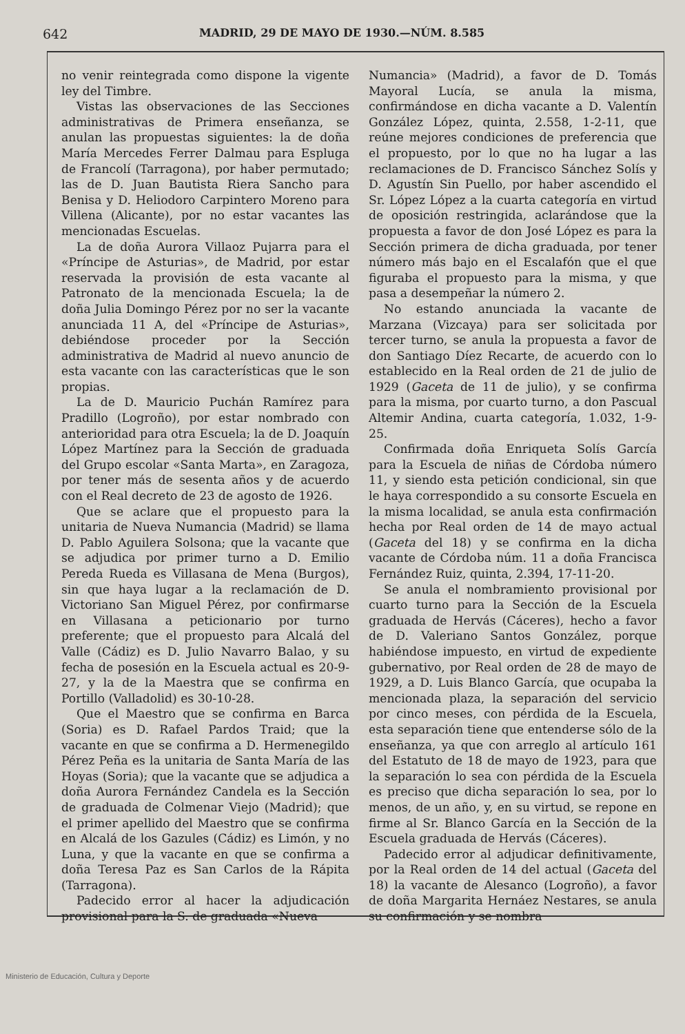642 MADRID, 29 DE MAYO DE 1930.—NÚM. 8.585
no venir reintegrada como dispone la vigente ley del Timbre.
Vistas las observaciones de las Secciones administrativas de Primera enseñanza, se anulan las propuestas siguientes: la de doña María Mercedes Ferrer Dalmau para Espluga de Francolí (Tarragona), por haber permutado; las de D. Juan Bautista Riera Sancho para Benisa y D. Heliodoro Carpintero Moreno para Villena (Alicante), por no estar vacantes las mencionadas Escuelas.
La de doña Aurora Villaoz Pujarra para el «Príncipe de Asturias», de Madrid, por estar reservada la provisión de esta vacante al Patronato de la mencionada Escuela; la de doña Julia Domingo Pérez por no ser la vacante anunciada 11 A, del «Príncipe de Asturias», debiéndose proceder por la Sección administrativa de Madrid al nuevo anuncio de esta vacante con las características que le son propias.
La de D. Mauricio Puchán Ramírez para Pradillo (Logroño), por estar nombrado con anterioridad para otra Escuela; la de D. Joaquín López Martínez para la Sección de graduada del Grupo escolar «Santa Marta», en Zaragoza, por tener más de sesenta años y de acuerdo con el Real decreto de 23 de agosto de 1926.
Que se aclare que el propuesto para la unitaria de Nueva Numancia (Madrid) se llama D. Pablo Aguilera Solsona; que la vacante que se adjudica por primer turno a D. Emilio Pereda Rueda es Villasana de Mena (Burgos), sin que haya lugar a la reclamación de D. Victoriano San Miguel Pérez, por confirmarse en Villasana a peticionario por turno preferente; que el propuesto para Alcalá del Valle (Cádiz) es D. Julio Navarro Balao, y su fecha de posesión en la Escuela actual es 20-9-27, y la de la Maestra que se confirma en Portillo (Valladolid) es 30-10-28.
Que el Maestro que se confirma en Barca (Soria) es D. Rafael Pardos Traid; que la vacante en que se confirma a D. Hermenegildo Pérez Peña es la unitaria de Santa María de las Hoyas (Soria); que la vacante que se adjudica a doña Aurora Fernández Candela es la Sección de graduada de Colmenar Viejo (Madrid); que el primer apellido del Maestro que se confirma en Alcalá de los Gazules (Cádiz) es Limón, y no Luna, y que la vacante en que se confirma a doña Teresa Paz es San Carlos de la Rápita (Tarragona).
Padecido error al hacer la adjudicación provisional para la S. de graduada «Nueva
Numancia» (Madrid), a favor de D. Tomás Mayoral Lucía, se anula la misma, confirmándose en dicha vacante a D. Valentín González López, quinta, 2.558, 1-2-11, que reúne mejores condiciones de preferencia que el propuesto, por lo que no ha lugar a las reclamaciones de D. Francisco Sánchez Solís y D. Agustín Sin Puello, por haber ascendido el Sr. López López a la cuarta categoría en virtud de oposición restringida, aclarándose que la propuesta a favor de don José López es para la Sección primera de dicha graduada, por tener número más bajo en el Escalafón que el que figuraba el propuesto para la misma, y que pasa a desempeñar la número 2.
No estando anunciada la vacante de Marzana (Vizcaya) para ser solicitada por tercer turno, se anula la propuesta a favor de don Santiago Díez Recarte, de acuerdo con lo establecido en la Real orden de 21 de julio de 1929 (Gaceta de 11 de julio), y se confirma para la misma, por cuarto turno, a don Pascual Altemir Andina, cuarta categoría, 1.032, 1-9-25.
Confirmada doña Enriqueta Solís García para la Escuela de niñas de Córdoba número 11, y siendo esta petición condicional, sin que le haya correspondido a su consorte Escuela en la misma localidad, se anula esta confirmación hecha por Real orden de 14 de mayo actual (Gaceta del 18) y se confirma en la dicha vacante de Córdoba núm. 11 a doña Francisca Fernández Ruiz, quinta, 2.394, 17-11-20.
Se anula el nombramiento provisional por cuarto turno para la Sección de la Escuela graduada de Hervás (Cáceres), hecho a favor de D. Valeriano Santos González, porque habiéndose impuesto, en virtud de expediente gubernativo, por Real orden de 28 de mayo de 1929, a D. Luis Blanco García, que ocupaba la mencionada plaza, la separación del servicio por cinco meses, con pérdida de la Escuela, esta separación tiene que entenderse sólo de la enseñanza, ya que con arreglo al artículo 161 del Estatuto de 18 de mayo de 1923, para que la separación lo sea con pérdida de la Escuela es preciso que dicha separación lo sea, por lo menos, de un año, y, en su virtud, se repone en firme al Sr. Blanco García en la Sección de la Escuela graduada de Hervás (Cáceres).
Padecido error al adjudicar definitivamente, por la Real orden de 14 del actual (Gaceta del 18) la vacante de Alesanco (Logroño), a favor de doña Margarita Hernáez Nestares, se anula su confirmación y se nombra
Ministerio de Educación, Cultura y Deporte